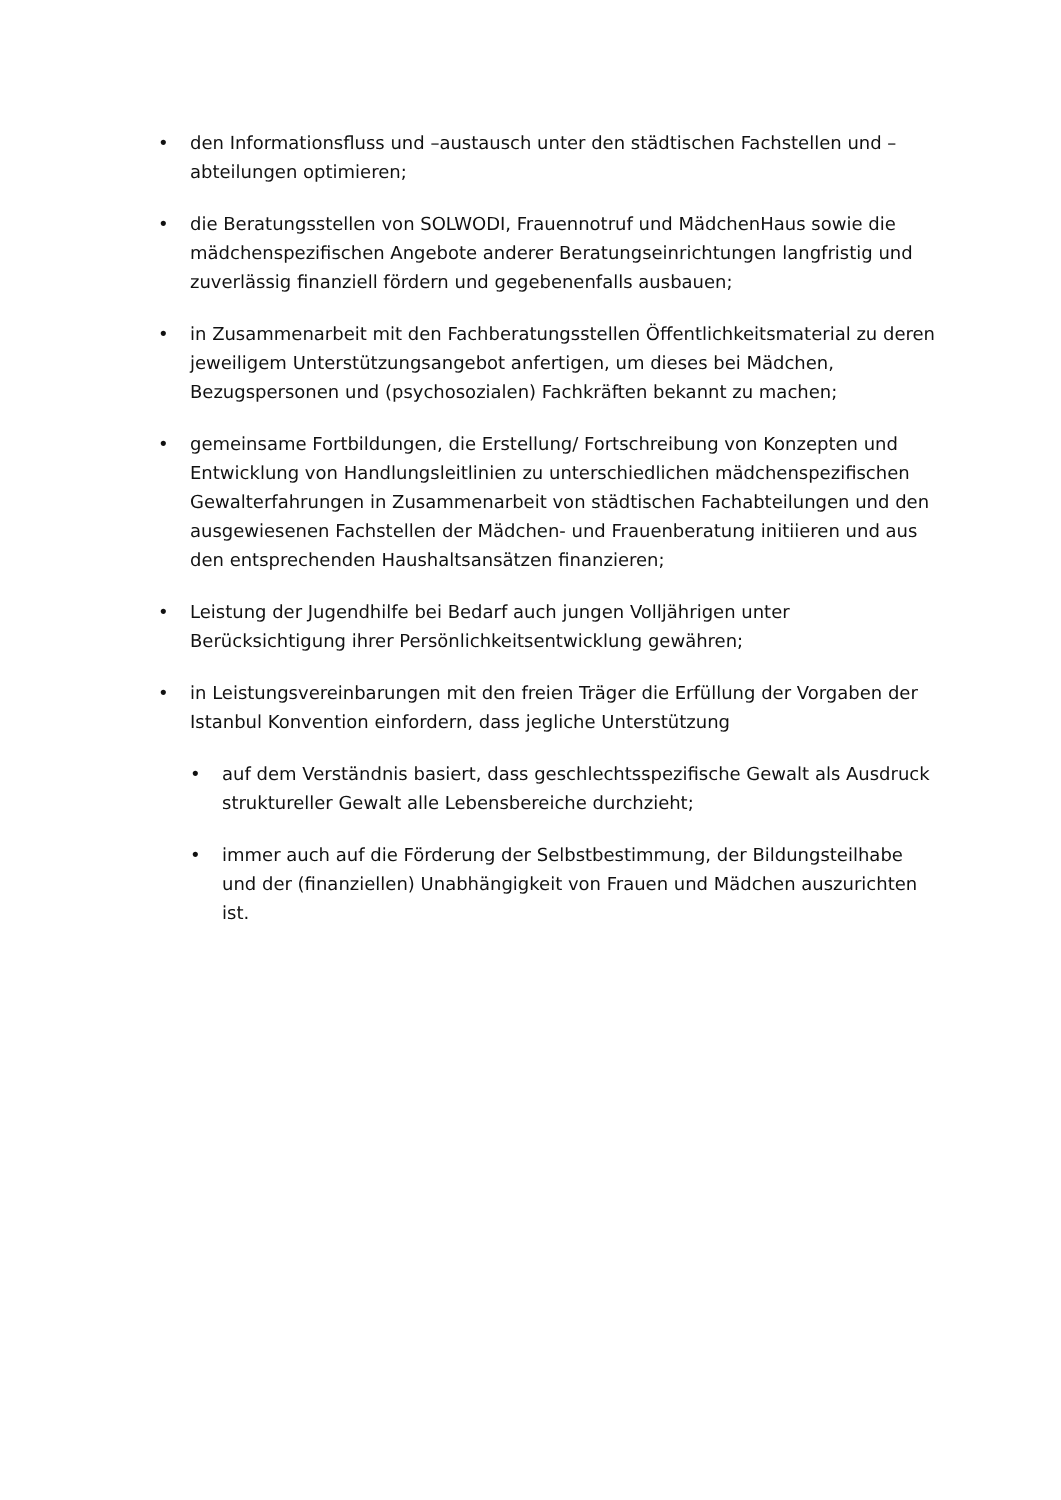• den Informationsfluss und –austausch unter den städtischen Fachstellen und –abteilungen optimieren;
• die Beratungsstellen von SOLWODI, Frauennotruf und MädchenHaus sowie die mädchenspezifischen Angebote anderer Beratungseinrichtungen langfristig und zuverlässig finanziell fördern und gegebenenfalls ausbauen;
• in Zusammenarbeit mit den Fachberatungsstellen Öffentlichkeitsmaterial zu deren jeweiligem Unterstützungsangebot anfertigen, um dieses bei Mädchen, Bezugspersonen und (psychosozialen) Fachkräften bekannt zu machen;
• gemeinsame Fortbildungen, die Erstellung/ Fortschreibung von Konzepten und Entwicklung von Handlungsleitlinien zu unterschiedlichen mädchenspezifischen Gewalterfahrungen in Zusammenarbeit von städtischen Fachabteilungen und den ausgewiesenen Fachstellen der Mädchen- und Frauenberatung initiieren und aus den entsprechenden Haushaltsansätzen finanzieren;
• Leistung der Jugendhilfe bei Bedarf auch jungen Volljährigen unter Berücksichtigung ihrer Persönlichkeitsentwicklung gewähren;
• in Leistungsvereinbarungen mit den freien Träger die Erfüllung der Vorgaben der Istanbul Konvention einfordern, dass jegliche Unterstützung
• auf dem Verständnis basiert, dass geschlechtsspezifische Gewalt als Ausdruck struktureller Gewalt alle Lebensbereiche durchzieht;
• immer auch auf die Förderung der Selbstbestimmung, der Bildungsteilhabe und der (finanziellen) Unabhängigkeit von Frauen und Mädchen auszurichten ist.